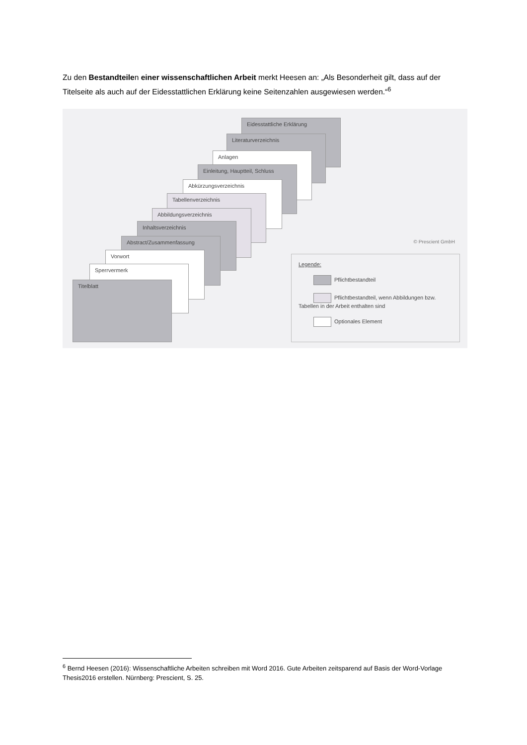Zu den Bestandteilen einer wissenschaftlichen Arbeit merkt Heesen an: „Als Besonderheit gilt, dass auf der Titelseite als auch auf der Eidesstattlichen Erklärung keine Seitenzahlen ausgewiesen werden.“<sup>6</sup>
Eidesstattliche Erklärung
Literaturverzeichnis
Anlagen
Einleitung, Hauptteil, Schluss
Abkürzungsverzeichnis
Tabellenverzeichnis
Abbildungsverzeichnis
Inhaltsverzeichnis
Abstract/Zusammenfassung
Vorwort
Sperrvermerk
Titelblatt
© Prescient GmbH
Legende:
Pflichtbestandteil
Pflichtbestandteil, wenn Abbildungen bzw. Tabellen in der Arbeit enthalten sind
Optionales Element
<sup>6</sup> Bernd Heesen (2016): Wissenschaftliche Arbeiten schreiben mit Word 2016. Gute Arbeiten zeitsparend auf Basis der Word-Vorlage Thesis2016 erstellen. Nürnberg: Prescient, S. 25.